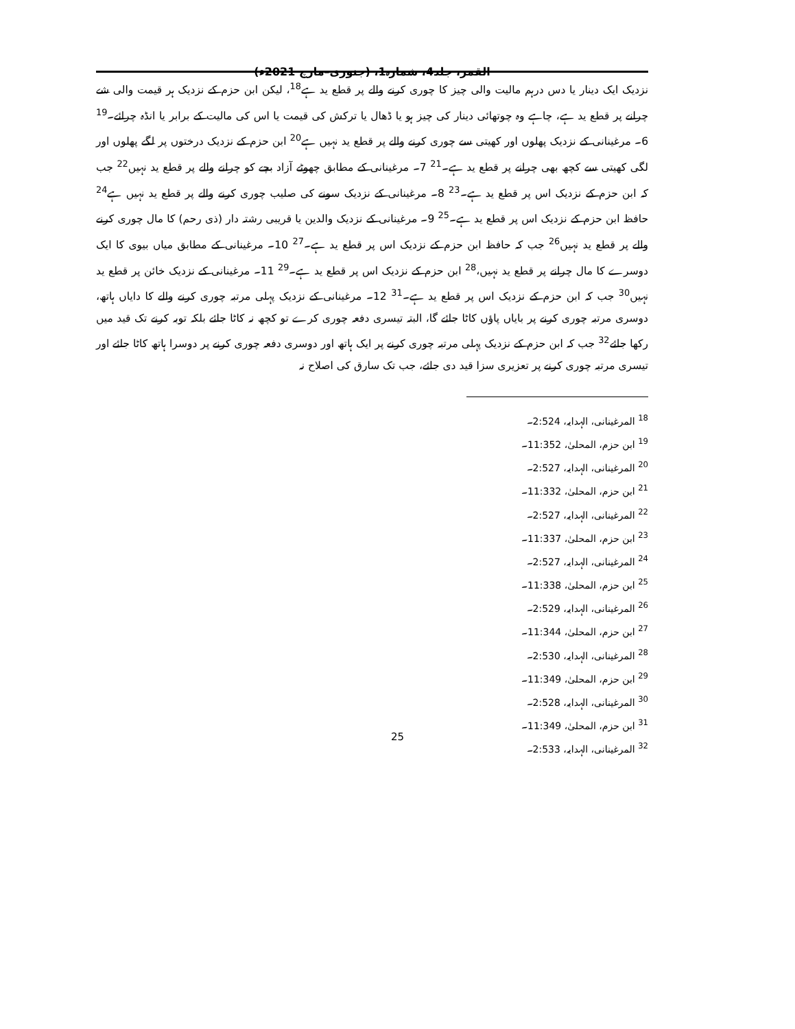القمر، جلد4، شمارہ1، (جنوری–مارچ 2021ء)
نزدیک ایک دینار یا دس درہم مالیت والی چیز کا چوری کرنے والے پر قطع ید ہے<sup>18</sup>، لیکن ابن حزم کے نزدیک ہر قیمت والی شے چرانے پر قطع ید ہے، چاہے وہ چوتھائی دینار کی چیز ہو یا ڈھال یا ترکش کی قیمت یا اس کی مالیت کے برابر یا انڈہ چرائے۔<sup>19</sup> 6۔ مرغینانی کے نزدیک پھلوں اور کھیتی سے چوری کرنے والے پر قطع ید نہیں ہے<sup>20</sup> ابن حزم کے نزدیک درختوں پر لگے پھلوں اور لگی کھیتی سے کچھ بھی چرانے پر قطع ید ہے۔<sup>21</sup> 7۔ مرغینانی کے مطابق چھوٹے آزاد بچے کو چرانے والے پر قطع ید نہیں<sup>22</sup> جب کہ ابن حزم کے نزدیک اس پر قطع ید ہے۔<sup>23</sup> 8۔ مرغینانی کے نزدیک سونے کی صلیب چوری کرنے والے پر قطع ید نہیں ہے<sup>24</sup> حافظ ابن حزم کے نزدیک اس پر قطع ید ہے۔<sup>25</sup> 9۔ مرغینانی کے نزدیک والدین یا قریبی رشتہ دار (ذی رحم) کا مال چوری کرنے والے پر قطع ید نہیں<sup>26</sup> جب کہ حافظ ابن حزم کے نزدیک اس پر قطع ید ہے۔<sup>27</sup> 10۔ مرغینانی کے مطابق میاں بیوی کا ایک دوسرے کا مال چرانے پر قطع ید نہیں،<sup>28</sup> ابن حزم کے نزدیک اس پر قطع ید ہے۔<sup>29</sup> 11۔ مرغینانی کے نزدیک خائن پر قطع ید نہیں<sup>30</sup> جب کہ ابن حزم کے نزدیک اس پر قطع ید ہے۔<sup>31</sup> 12۔ مرغینانی کے نزدیک پہلی مرتبہ چوری کرنے والے کا دایاں ہاتھ، دوسری مرتبہ چوری کرنے پر بایاں پاؤں کاٹا جائے گا، البتہ تیسری دفعہ چوری کرے تو کچھ نہ کاٹا جائے بلکہ توبہ کرنے تک قید میں رکھا جائے<sup>32</sup> جب کہ ابن حزم کے نزدیک پہلی مرتبہ چوری کرنے پر ایک ہاتھ اور دوسری دفعہ چوری کرنے پر دوسرا ہاتھ کاٹا جائے اور تیسری مرتبہ چوری کرنے پر تعزیری سزا قید دی جائے، جب تک سارق کی اصلاح نہ
<sup>18</sup> المرغینانی، الہدایہ، 2:524۔
<sup>19</sup> ابن حزم، المحلیٰ، 11:352۔
<sup>20</sup> المرغینانی، الہدایہ، 2:527۔
<sup>21</sup> ابن حزم، المحلیٰ، 11:332۔
<sup>22</sup> المرغینانی، الہدایہ، 2:527۔
<sup>23</sup> ابن حزم، المحلیٰ، 11:337۔
<sup>24</sup> المرغینانی، الہدایہ، 2:527۔
<sup>25</sup> ابن حزم، المحلیٰ، 11:338۔
<sup>26</sup> المرغینانی، الہدایہ، 2:529۔
<sup>27</sup> ابن حزم، المحلیٰ، 11:344۔
<sup>28</sup> المرغینانی، الہدایہ، 2:530۔
<sup>29</sup> ابن حزم، المحلیٰ، 11:349۔
<sup>30</sup> المرغینانی، الہدایہ، 2:528۔
<sup>31</sup> ابن حزم، المحلیٰ، 11:349۔
<sup>32</sup> المرغینانی، الہدایہ، 2:533۔
25